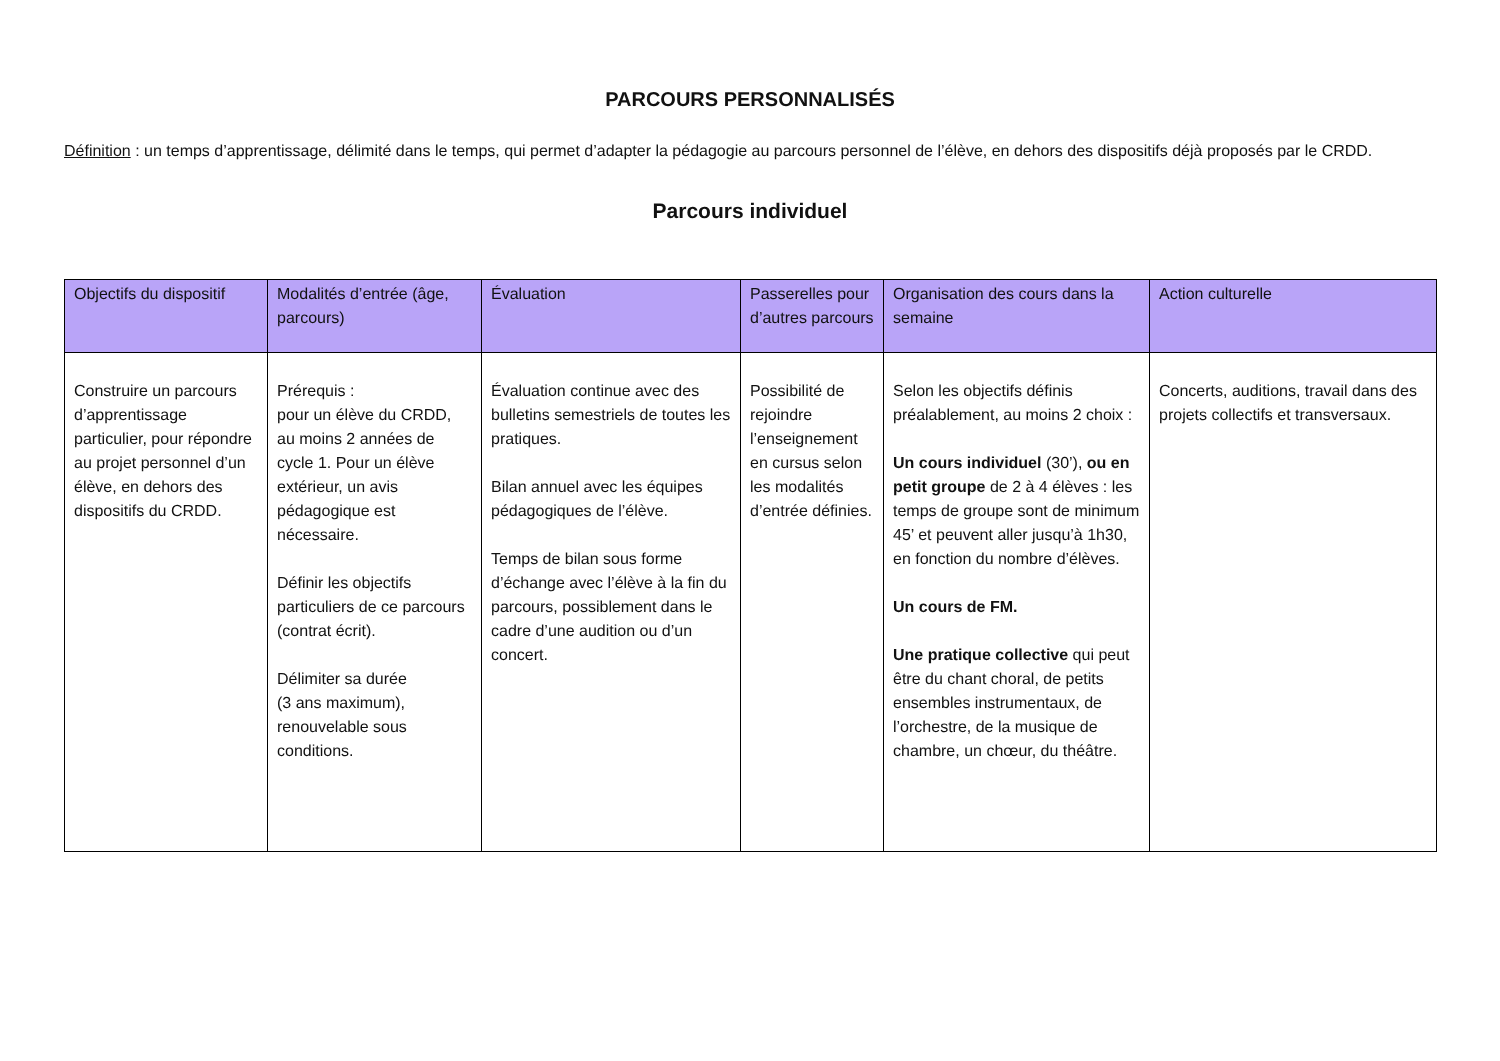PARCOURS PERSONNALISÉS
Définition : un temps d’apprentissage, délimité dans le temps, qui permet d’adapter la pédagogie au parcours personnel de l’élève, en dehors des dispositifs déjà proposés par le CRDD.
Parcours individuel
| Objectifs du dispositif | Modalités d’entrée (âge, parcours) | Évaluation | Passerelles pour d’autres parcours | Organisation des cours dans la semaine | Action culturelle |
| --- | --- | --- | --- | --- | --- |
| Construire un parcours d’apprentissage particulier, pour répondre au projet personnel d’un élève, en dehors des dispositifs du CRDD. | Prérequis : pour un élève du CRDD, au moins 2 années de cycle 1. Pour un élève extérieur, un avis pédagogique est nécessaire. Définir les objectifs particuliers de ce parcours (contrat écrit). Délimiter sa durée (3 ans maximum), renouvelable sous conditions. | Évaluation continue avec des bulletins semestriels de toutes les pratiques. Bilan annuel avec les équipes pédagogiques de l’élève. Temps de bilan sous forme d’échange avec l’élève à la fin du parcours, possiblement dans le cadre d’une audition ou d’un concert. | Possibilité de rejoindre l’enseignement en cursus selon les modalités d’entrée définies. | Selon les objectifs définis préalablement, au moins 2 choix : Un cours individuel (30’), ou en petit groupe de 2 à 4 élèves : les temps de groupe sont de minimum 45’ et peuvent aller jusqu’à 1h30, en fonction du nombre d’élèves. Un cours de FM. Une pratique collective qui peut être du chant choral, de petits ensembles instrumentaux, de l’orchestre, de la musique de chambre, un chœur, du théâtre. | Concerts, auditions, travail dans des projets collectifs et transversaux. |